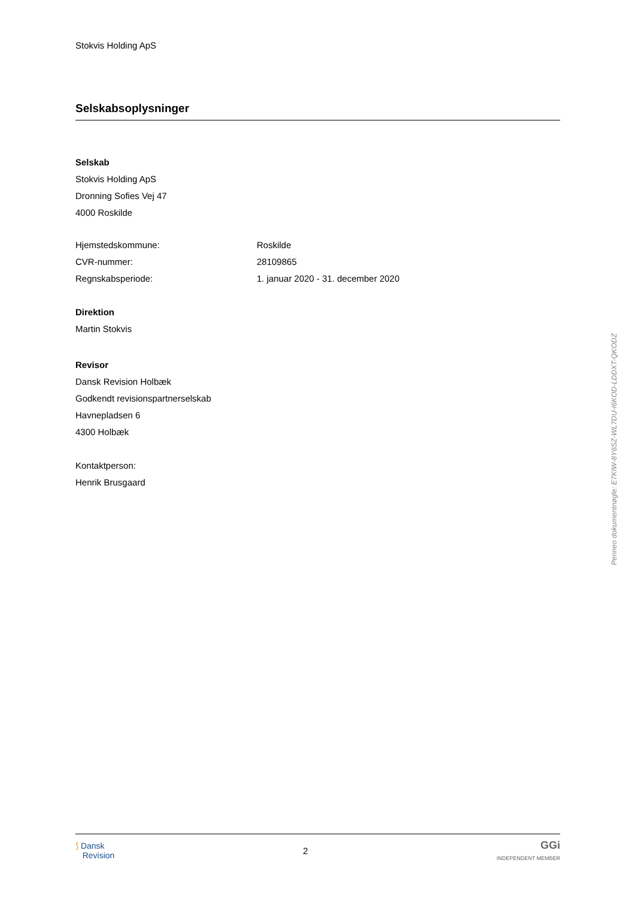Stokvis Holding ApS
Selskabsoplysninger
Selskab
Stokvis Holding ApS
Dronning Sofies Vej 47
4000 Roskilde
Hjemstedskommune: Roskilde
CVR-nummer: 28109865
Regnskabsperiode: 1. januar 2020 - 31. december 2020
Direktion
Martin Stokvis
Revisor
Dansk Revision Holbæk
Godkendt revisionspartnerselskab
Havnepladsen 6
4300 Holbæk
Kontaktperson:
Henrik Brusgaard
⟆ Dansk
Revision
2
GGi
INDEPENDENT MEMBER
Penneo dokumentnøgle: E7KIW-8Y6SZ-WL7DU-I6KOD-LDDXT-QKODZ